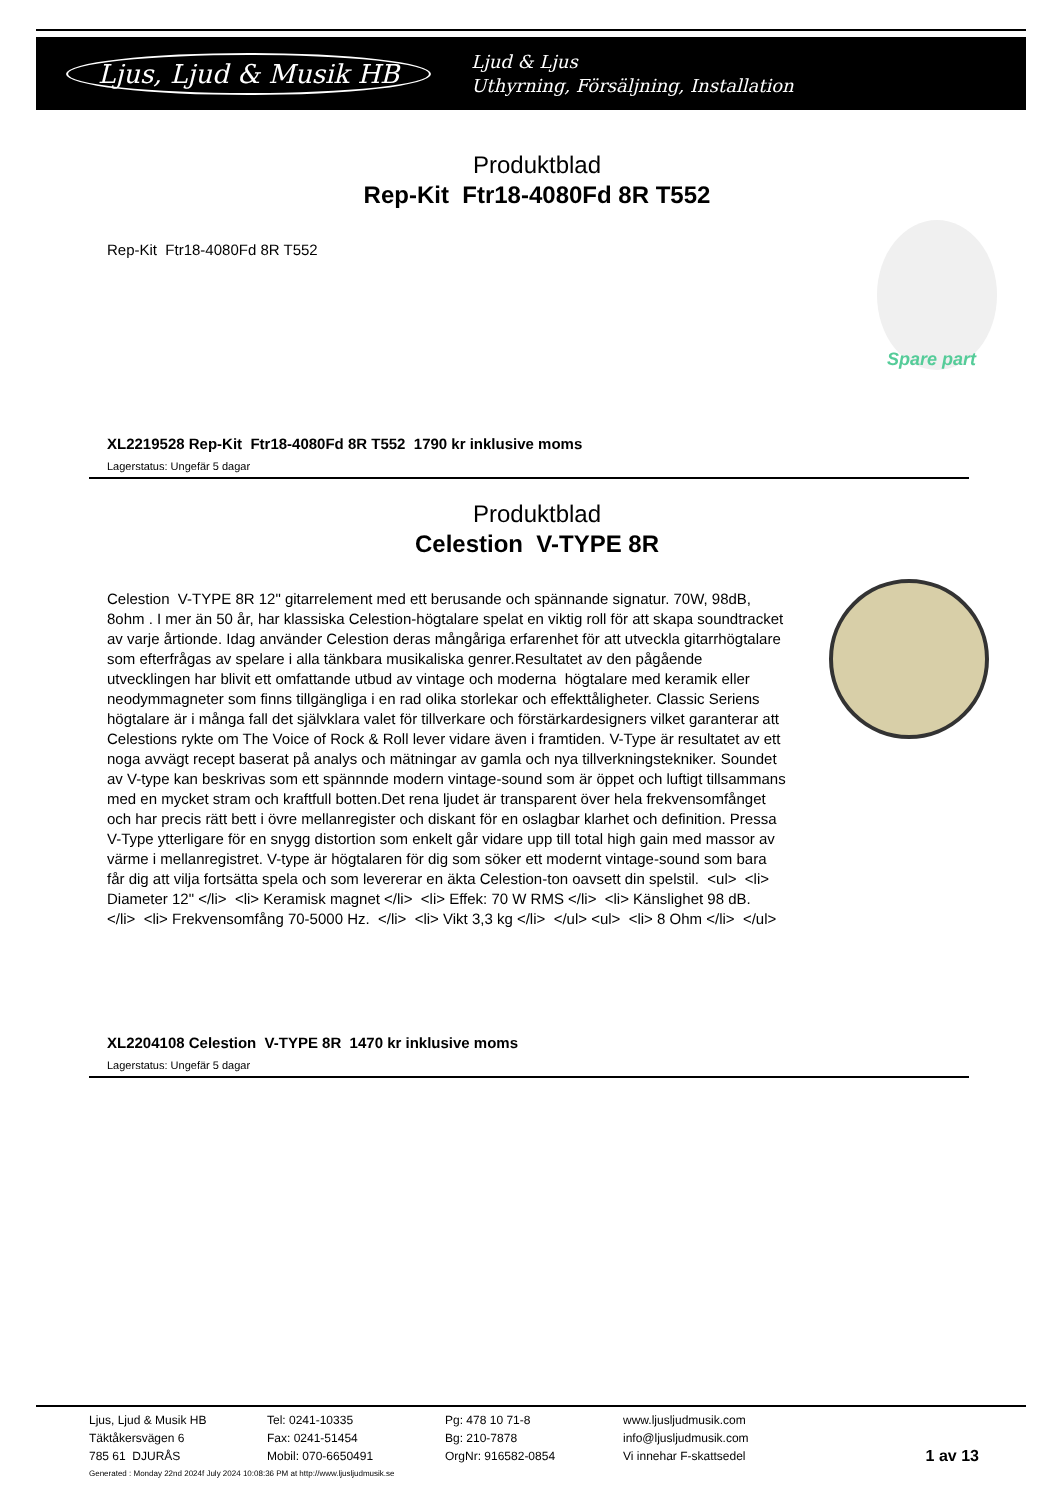Ljus, Ljud & Musik HB Ljud & Ljus
Uthyrning, Försäljning, Installation
Produktblad
Rep-Kit Ftr18-4080Fd 8R T552
Rep-Kit Ftr18-4080Fd 8R T552
Spare part
XL2219528 Rep-Kit Ftr18-4080Fd 8R T552 1790 kr inklusive moms
Lagerstatus: Ungefär 5 dagar
Produktblad
Celestion V-TYPE 8R
Celestion V-TYPE 8R 12" gitarrelement med ett berusande och spännande signatur. 70W, 98dB, 8ohm . I mer än 50 år, har klassiska Celestion-högtalare spelat en viktig roll för att skapa soundtracket av varje årtionde. Idag använder Celestion deras mångåriga erfarenhet för att utveckla gitarrhögtalare som efterfrågas av spelare i alla tänkbara musikaliska genrer.Resultatet av den pågående utvecklingen har blivit ett omfattande utbud av vintage och moderna högtalare med keramik eller neodymmagneter som finns tillgängliga i en rad olika storlekar och effekttåligheter. Classic Seriens högtalare är i många fall det självklara valet för tillverkare och förstärkardesigners vilket garanterar att Celestions rykte om The Voice of Rock & Roll lever vidare även i framtiden. V-Type är resultatet av ett noga avvägt recept baserat på analys och mätningar av gamla och nya tillverkningstekniker. Soundet av V-type kan beskrivas som ett spännnde modern vintage-sound som är öppet och luftigt tillsammans med en mycket stram och kraftfull botten.Det rena ljudet är transparent över hela frekvensomfånget och har precis rätt bett i övre mellanregister och diskant för en oslagbar klarhet och definition. Pressa V-Type ytterligare för en snygg distortion som enkelt går vidare upp till total high gain med massor av värme i mellanregistret. V-type är högtalaren för dig som söker ett modernt vintage-sound som bara får dig att vilja fortsätta spela och som levererar en äkta Celestion-ton oavsett din spelstil. <ul> <li> Diameter 12" </li> <li> Keramisk magnet </li> <li> Effek: 70 W RMS </li> <li> Känslighet 98 dB. </li> <li> Frekvensomfång 70-5000 Hz. </li> <li> Vikt 3,3 kg </li> </ul> <ul> <li> 8 Ohm </li> </ul>
XL2204108 Celestion V-TYPE 8R 1470 kr inklusive moms
Lagerstatus: Ungefär 5 dagar
Ljus, Ljud & Musik HB
Täktåkersvägen 6
785 61 DJURÅS
Tel: 0241-10335
Fax: 0241-51454
Mobil: 070-6650491
Pg: 478 10 71-8
Bg: 210-7878
OrgNr: 916582-0854
www.ljusljudmusik.com
info@ljusljudmusik.com
Vi innehar F-skattsedel
1 av 13
Generated : Monday 22nd 2024f July 2024 10:08:36 PM at http://www.ljusljudmusik.se